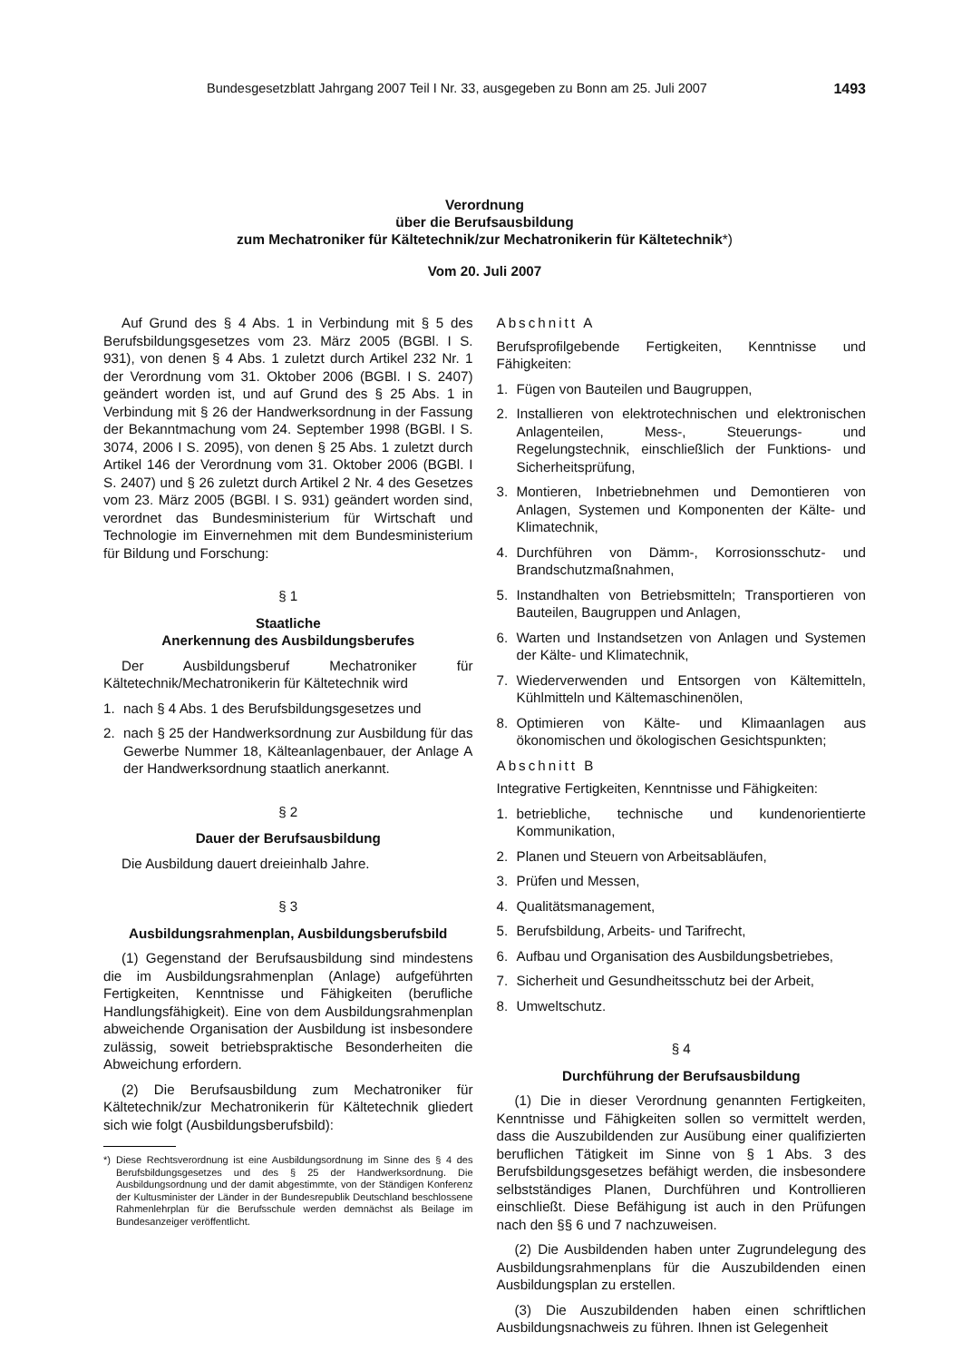Bundesgesetzblatt Jahrgang 2007 Teil I Nr. 33, ausgegeben zu Bonn am 25. Juli 2007 1493
Verordnung
über die Berufsausbildung
zum Mechatroniker für Kältetechnik/zur Mechatronikerin für Kältetechnik*)
Vom 20. Juli 2007
Auf Grund des § 4 Abs. 1 in Verbindung mit § 5 des Berufsbildungsgesetzes vom 23. März 2005 (BGBl. I S. 931), von denen § 4 Abs. 1 zuletzt durch Artikel 232 Nr. 1 der Verordnung vom 31. Oktober 2006 (BGBl. I S. 2407) geändert worden ist, und auf Grund des § 25 Abs. 1 in Verbindung mit § 26 der Handwerksordnung in der Fassung der Bekanntmachung vom 24. September 1998 (BGBl. I S. 3074, 2006 I S. 2095), von denen § 25 Abs. 1 zuletzt durch Artikel 146 der Verordnung vom 31. Oktober 2006 (BGBl. I S. 2407) und § 26 zuletzt durch Artikel 2 Nr. 4 des Gesetzes vom 23. März 2005 (BGBl. I S. 931) geändert worden sind, verordnet das Bundesministerium für Wirtschaft und Technologie im Einvernehmen mit dem Bundesministerium für Bildung und Forschung:
§ 1
Staatliche
Anerkennung des Ausbildungsberufes
Der Ausbildungsberuf Mechatroniker für Kältetechnik/Mechatronikerin für Kältetechnik wird
1. nach § 4 Abs. 1 des Berufsbildungsgesetzes und
2. nach § 25 der Handwerksordnung zur Ausbildung für das Gewerbe Nummer 18, Kälteanlagenbauer, der Anlage A der Handwerksordnung staatlich anerkannt.
§ 2
Dauer der Berufsausbildung
Die Ausbildung dauert dreieinhalb Jahre.
§ 3
Ausbildungsrahmenplan, Ausbildungsberufsbild
(1) Gegenstand der Berufsausbildung sind mindestens die im Ausbildungsrahmenplan (Anlage) aufgeführten Fertigkeiten, Kenntnisse und Fähigkeiten (berufliche Handlungsfähigkeit). Eine von dem Ausbildungsrahmenplan abweichende Organisation der Ausbildung ist insbesondere zulässig, soweit betriebspraktische Besonderheiten die Abweichung erfordern.
(2) Die Berufsausbildung zum Mechatroniker für Kältetechnik/zur Mechatronikerin für Kältetechnik gliedert sich wie folgt (Ausbildungsberufsbild):
*) Diese Rechtsverordnung ist eine Ausbildungsordnung im Sinne des § 4 des Berufsbildungsgesetzes und des § 25 der Handwerksordnung. Die Ausbildungsordnung und der damit abgestimmte, von der Ständigen Konferenz der Kultusminister der Länder in der Bundesrepublik Deutschland beschlossene Rahmenlehrplan für die Berufsschule werden demnächst als Beilage im Bundesanzeiger veröffentlicht.
Abschnitt A
Berufsprofilgebende Fertigkeiten, Kenntnisse und Fähigkeiten:
1. Fügen von Bauteilen und Baugruppen,
2. Installieren von elektrotechnischen und elektronischen Anlagenteilen, Mess-, Steuerungs- und Regelungstechnik, einschließlich der Funktions- und Sicherheitsprüfung,
3. Montieren, Inbetriebnehmen und Demontieren von Anlagen, Systemen und Komponenten der Kälte- und Klimatechnik,
4. Durchführen von Dämm-, Korrosionsschutz- und Brandschutzmaßnahmen,
5. Instandhalten von Betriebsmitteln; Transportieren von Bauteilen, Baugruppen und Anlagen,
6. Warten und Instandsetzen von Anlagen und Systemen der Kälte- und Klimatechnik,
7. Wiederverwenden und Entsorgen von Kältemitteln, Kühlmitteln und Kältemaschinenölen,
8. Optimieren von Kälte- und Klimaanlagen aus ökonomischen und ökologischen Gesichtspunkten;
Abschnitt B
Integrative Fertigkeiten, Kenntnisse und Fähigkeiten:
1. betriebliche, technische und kundenorientierte Kommunikation,
2. Planen und Steuern von Arbeitsabläufen,
3. Prüfen und Messen,
4. Qualitätsmanagement,
5. Berufsbildung, Arbeits- und Tarifrecht,
6. Aufbau und Organisation des Ausbildungsbetriebes,
7. Sicherheit und Gesundheitsschutz bei der Arbeit,
8. Umweltschutz.
§ 4
Durchführung der Berufsausbildung
(1) Die in dieser Verordnung genannten Fertigkeiten, Kenntnisse und Fähigkeiten sollen so vermittelt werden, dass die Auszubildenden zur Ausübung einer qualifizierten beruflichen Tätigkeit im Sinne von § 1 Abs. 3 des Berufsbildungsgesetzes befähigt werden, die insbesondere selbstständiges Planen, Durchführen und Kontrollieren einschließt. Diese Befähigung ist auch in den Prüfungen nach den §§ 6 und 7 nachzuweisen.
(2) Die Ausbildenden haben unter Zugrundelegung des Ausbildungsrahmenplans für die Auszubildenden einen Ausbildungsplan zu erstellen.
(3) Die Auszubildenden haben einen schriftlichen Ausbildungsnachweis zu führen. Ihnen ist Gelegenheit